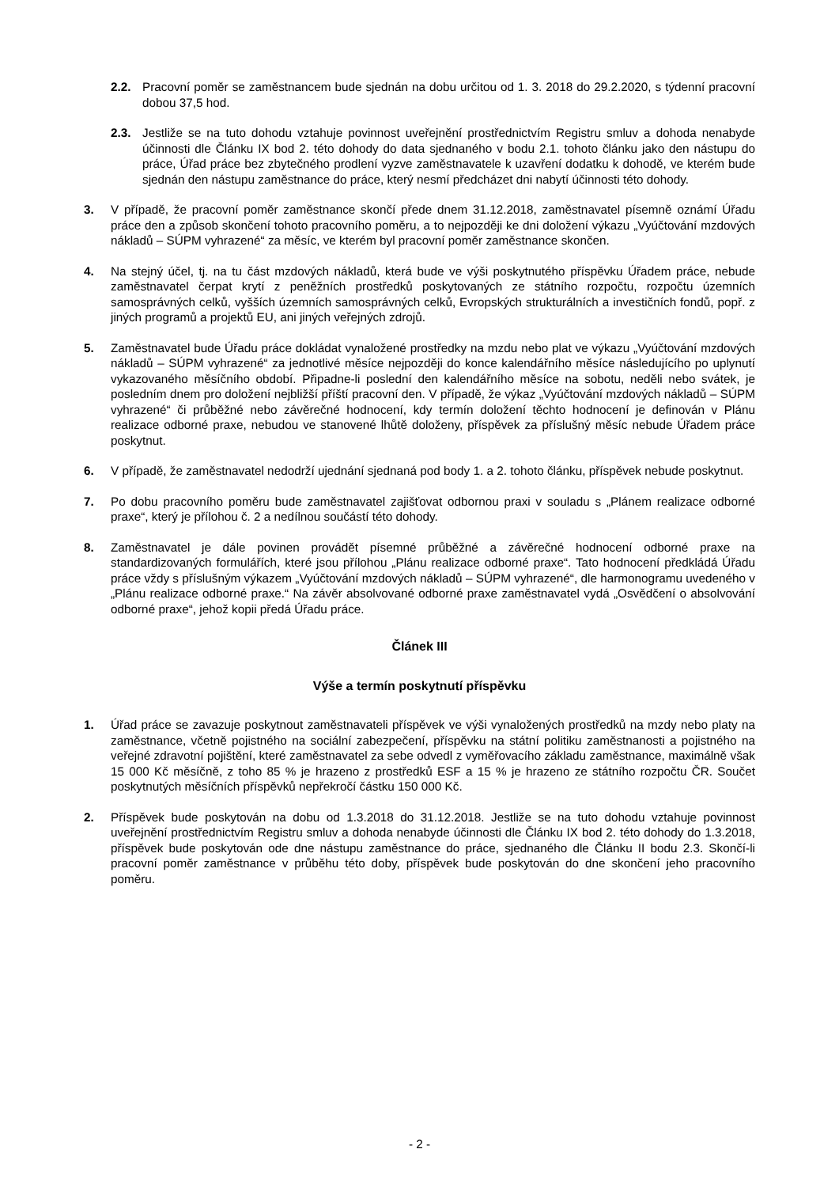2.2. Pracovní poměr se zaměstnancem bude sjednán na dobu určitou od 1. 3. 2018 do 29.2.2020, s týdenní pracovní dobou 37,5 hod.
2.3. Jestliže se na tuto dohodu vztahuje povinnost uveřejnění prostřednictvím Registru smluv a dohoda nenabyde účinnosti dle Článku IX bod 2. této dohody do data sjednaného v bodu 2.1. tohoto článku jako den nástupu do práce, Úřad práce bez zbytečného prodlení vyzve zaměstnavatele k uzavření dodatku k dohodě, ve kterém bude sjednán den nástupu zaměstnance do práce, který nesmí předcházet dni nabytí účinnosti této dohody.
3. V případě, že pracovní poměr zaměstnance skončí přede dnem 31.12.2018, zaměstnavatel písemně oznámí Úřadu práce den a způsob skončení tohoto pracovního poměru, a to nejpozději ke dni doložení výkazu „Vyúčtování mzdových nákladů – SÚPM vyhrazené“ za měsíc, ve kterém byl pracovní poměr zaměstnance skončen.
4. Na stejný účel, tj. na tu část mzdových nákladů, která bude ve výši poskytnutého příspěvku Úřadem práce, nebude zaměstnavatel čerpat krytí z peněžních prostředků poskytovaných ze státního rozpočtu, rozpočtu územních samosprávných celků, vyšších územních samosprávných celků, Evropských strukturálních a investičních fondů, popř. z jiných programů a projektů EU, ani jiných veřejných zdrojů.
5. Zaměstnavatel bude Úřadu práce dokládat vynaložené prostředky na mzdu nebo plat ve výkazu „Vyúčtování mzdových nákladů – SÚPM vyhrazené“ za jednotlivé měsíce nejpozději do konce kalendářního měsíce následujícího po uplynutí vykazovaného měsíčního období. Připadne-li poslední den kalendářního měsíce na sobotu, neděli nebo svátek, je posledním dnem pro doložení nejbližší příští pracovní den. V případě, že výkaz „Vyúčtování mzdových nákladů – SÚPM vyhrazené“ či průběžné nebo závěrečné hodnocení, kdy termín doložení těchto hodnocení je definován v Plánu realizace odborné praxe, nebudou ve stanovené lhůtě doloženy, příspěvek za příslušný měsíc nebude Úřadem práce poskytnut.
6. V případě, že zaměstnavatel nedodrží ujednání sjednaná pod body 1. a 2. tohoto článku, příspěvek nebude poskytnut.
7. Po dobu pracovního poměru bude zaměstnavatel zajišťovat odbornou praxi v souladu s „Plánem realizace odborné praxe“, který je přílohou č. 2 a nedílnou součástí této dohody.
8. Zaměstnavatel je dále povinen provádět písemné průběžné a závěrečné hodnocení odborné praxe na standardizovaných formulářích, které jsou přílohou „Plánu realizace odborné praxe“. Tato hodnocení předkládá Úřadu práce vždy s příslušným výkazem „Vyúčtování mzdových nákladů – SÚPM vyhrazené“, dle harmonogramu uvedeného v „Plánu realizace odborné praxe.“ Na závěr absolvované odborné praxe zaměstnavatel vydá „Osvědčení o absolvování odborné praxe“, jehož kopii předá Úřadu práce.
Článek III
Výše a termín poskytnutí příspěvku
1. Úřad práce se zavazuje poskytnout zaměstnavateli příspěvek ve výši vynaložených prostředků na mzdy nebo platy na zaměstnance, včetně pojistného na sociální zabezpečení, příspěvku na státní politiku zaměstnanosti a pojistného na veřejné zdravotní pojištění, které zaměstnavatel za sebe odvedl z vyměřovacího základu zaměstnance, maximálně však 15 000 Kč měsíčně, z toho 85 % je hrazeno z prostředků ESF a 15 % je hrazeno ze státního rozpočtu ČR. Součet poskytnutých měsíčních příspěvků nepřekročí částku 150 000 Kč.
2. Příspěvek bude poskytován na dobu od 1.3.2018 do 31.12.2018. Jestliže se na tuto dohodu vztahuje povinnost uveřejnění prostřednictvím Registru smluv a dohoda nenabyde účinnosti dle Článku IX bod 2. této dohody do 1.3.2018, příspěvek bude poskytován ode dne nástupu zaměstnance do práce, sjednaného dle Článku II bodu 2.3. Skončí-li pracovní poměr zaměstnance v průběhu této doby, příspěvek bude poskytován do dne skončení jeho pracovního poměru.
- 2 -